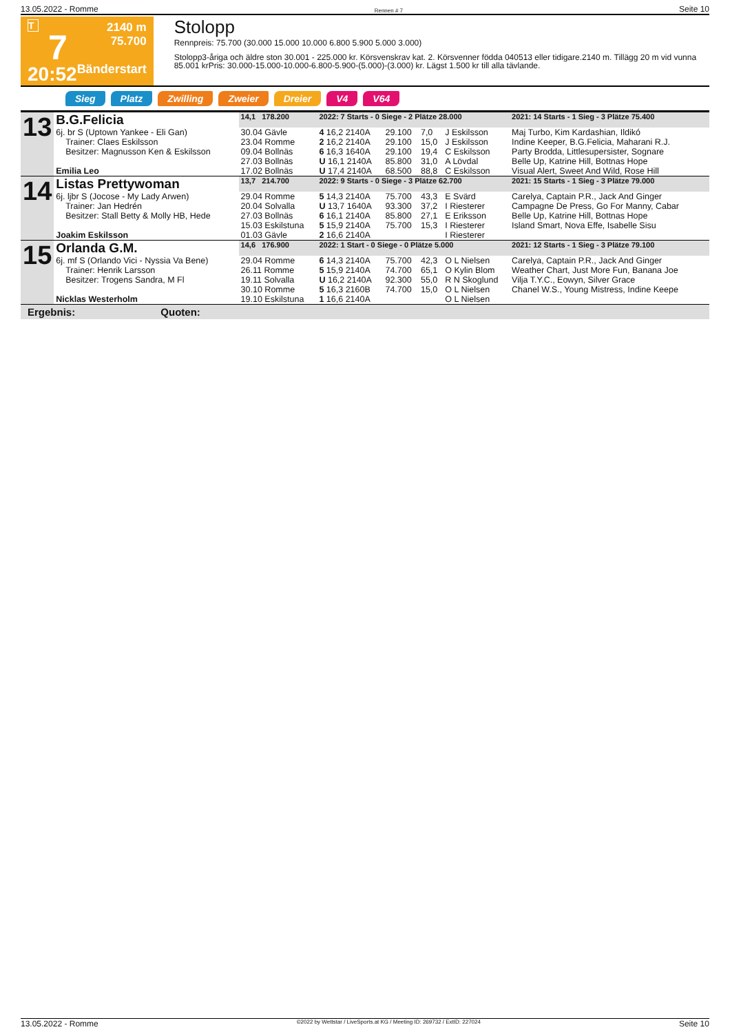13.05.2022 - Romme Rennen # 7 Seite 10
T
7
20:52
2140 m
75.700
Bänderstart
Stolopp
Rennpreis: 75.700 (30.000 15.000 10.000 6.800 5.900 5.000 3.000)
Stolopp3-åriga och äldre ston 30.001 - 225.000 kr. Körsvenskrav kat. 2. Körsvenner födda 040513 eller tidigare.2140 m. Tillägg 20 m vid vunna 85.001 krPris: 30.000-15.000-10.000-6.800-5.900-(5.000)-(3.000) kr. Lägst 1.500 kr till alla tävlande.
Sieg Platz Zwilling Zweier Dreier V4 V64
| 13 | B.G.Felicia | 14,1 178.200 | 2022: 7 Starts - 0 Siege - 2 Plätze 28.000 | | | | 2021: 14 Starts - 1 Sieg - 3 Plätze 75.400 |
| | 6j. br S (Uptown Yankee - Eli Gan) | 30.04 Gävle | 4 16,2 2140A | 29.100 | 7,0 | J Eskilsson | Maj Turbo, Kim Kardashian, Ildikó |
| | Trainer: Claes Eskilsson | 23.04 Romme | 2 16,2 2140A | 29.100 | 15,0 | J Eskilsson | Indine Keeper, B.G.Felicia, Maharani R.J. |
| | Besitzer: Magnusson Ken & Eskilsson | 09.04 Bollnäs | 6 16,3 1640A | 29.100 | 19,4 | C Eskilsson | Party Brodda, Littlesupersister, Sognare |
| | | 27.03 Bollnäs | U 16,1 2140A | 85.800 | 31,0 | A Lövdal | Belle Up, Katrine Hill, Bottnas Hope |
| | Emilia Leo | 17.02 Bollnäs | U 17,4 2140A | 68.500 | 88,8 | C Eskilsson | Visual Alert, Sweet And Wild, Rose Hill |
| 14 | Listas Prettywoman | 13,7 214.700 | 2022: 9 Starts - 0 Siege - 3 Plätze 62.700 | | | | 2021: 15 Starts - 1 Sieg - 3 Plätze 79.000 |
| | 6j. ljbr S (Jocose - My Lady Arwen) | 29.04 Romme | 5 14,3 2140A | 75.700 | 43,3 | E Svärd | Carelya, Captain P.R., Jack And Ginger |
| | Trainer: Jan Hedrén | 20.04 Solvalla | U 13,7 1640A | 93.300 | 37,2 | I Riesterer | Campagne De Press, Go For Manny, Cabar |
| | Besitzer: Stall Betty & Molly HB, Hede | 27.03 Bollnäs | 6 16,1 2140A | 85.800 | 27,1 | E Eriksson | Belle Up, Katrine Hill, Bottnas Hope |
| | | 15.03 Eskilstuna | 5 15,9 2140A | 75.700 | 15,3 | I Riesterer | Island Smart, Nova Effe, Isabelle Sisu |
| | Joakim Eskilsson | 01.03 Gävle | 2 16,6 2140A | | | I Riesterer | |
| 15 | Orlanda G.M. | 14,6 176.900 | 2022: 1 Start - 0 Siege - 0 Plätze 5.000 | | | | 2021: 12 Starts - 1 Sieg - 3 Plätze 79.100 |
| | 6j. mf S (Orlando Vici - Nyssia Va Bene) | 29.04 Romme | 6 14,3 2140A | 75.700 | 42,3 | O L Nielsen | Carelya, Captain P.R., Jack And Ginger |
| | Trainer: Henrik Larsson | 26.11 Romme | 5 15,9 2140A | 74.700 | 65,1 | O Kylin Blom | Weather Chart, Just More Fun, Banana Joe |
| | Besitzer: Trogens Sandra, M Fl | 19.11 Solvalla | U 16,2 2140A | 92.300 | 55,0 | R N Skoglund | Vilja T.Y.C., Eowyn, Silver Grace |
| | | 30.10 Romme | 5 16,3 2160B | 74.700 | 15,0 | O L Nielsen | Chanel W.S., Young Mistress, Indine Keepe |
| | Nicklas Westerholm | 19.10 Eskilstuna | 1 16,6 2140A | | | O L Nielsen | |
Ergebnis: Quoten:
13.05.2022 - Romme ©2022 by Wettstar / LiveSports.at KG / Meeting ID: 269732 / ExtID: 227024 Seite 10